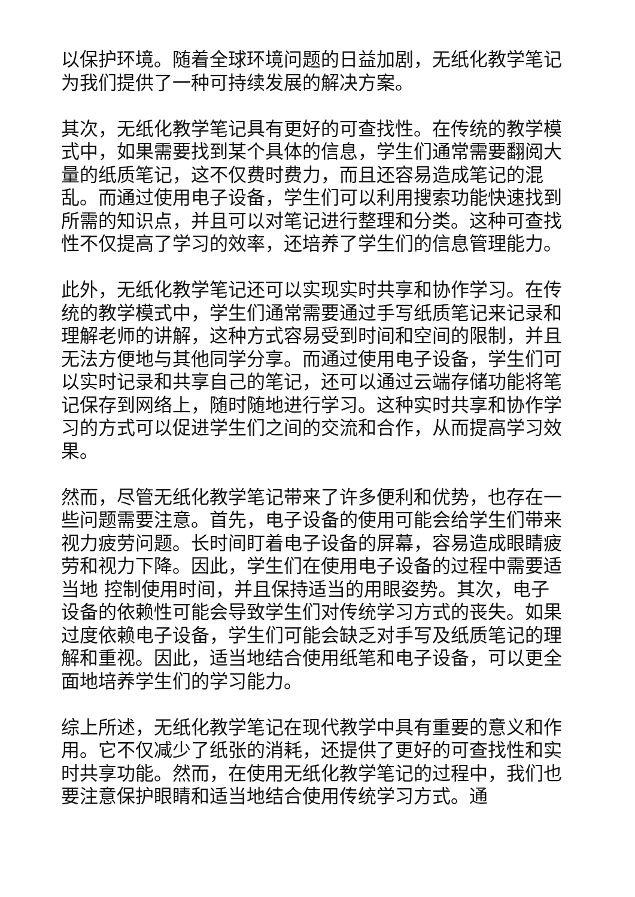以保护环境。随着全球环境问题的日益加剧，无纸化教学笔记为我们提供了一种可持续发展的解决方案。
其次，无纸化教学笔记具有更好的可查找性。在传统的教学模式中，如果需要找到某个具体的信息，学生们通常需要翻阅大量的纸质笔记，这不仅费时费力，而且还容易造成笔记的混乱。而通过使用电子设备，学生们可以利用搜索功能快速找到所需的知识点，并且可以对笔记进行整理和分类。这种可查找性不仅提高了学习的效率，还培养了学生们的信息管理能力。
此外，无纸化教学笔记还可以实现实时共享和协作学习。在传统的教学模式中，学生们通常需要通过手写纸质笔记来记录和理解老师的讲解，这种方式容易受到时间和空间的限制，并且无法方便地与其他同学分享。而通过使用电子设备，学生们可以实时记录和共享自己的笔记，还可以通过云端存储功能将笔记保存到网络上，随时随地进行学习。这种实时共享和协作学习的方式可以促进学生们之间的交流和合作，从而提高学习效果。
然而，尽管无纸化教学笔记带来了许多便利和优势，也存在一些问题需要注意。首先，电子设备的使用可能会给学生们带来视力疲劳问题。长时间盯着电子设备的屏幕，容易造成眼睛疲劳和视力下降。因此，学生们在使用电子设备的过程中需要适当地 控制使用时间，并且保持适当的用眼姿势。其次，电子设备的依赖性可能会导致学生们对传统学习方式的丧失。如果过度依赖电子设备，学生们可能会缺乏对手写及纸质笔记的理解和重视。因此，适当地结合使用纸笔和电子设备，可以更全面地培养学生们的学习能力。
综上所述，无纸化教学笔记在现代教学中具有重要的意义和作用。它不仅减少了纸张的消耗，还提供了更好的可查找性和实时共享功能。然而，在使用无纸化教学笔记的过程中，我们也要注意保护眼睛和适当地结合使用传统学习方式。通